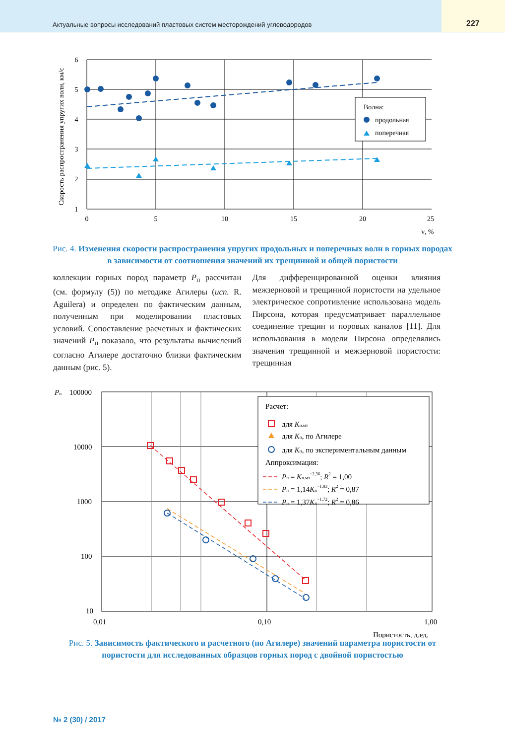Актуальные вопросы исследований пластовых систем месторождений углеводородов
227
0
5
10
15
20
25
ν, %
6
5
4
3
2
1
Скорость распространения упругих волн, км/с
Волна:
продольная
поперечная
Рис. 4. Изменения скорости распространения упругих продольных и поперечных волн в горных породах в зависимости от соотношения значений их трещинной и общей пористости
коллекции горных пород параметр P<sub>п</sub> рассчитан (см. формулу (5)) по методике Агилеры (исп. R. Aguilera) и определен по фактическим данным, полученным при моделировании пластовых условий. Сопоставление расчетных и фактических значений P<sub>п</sub> показало, что результаты вычислений согласно Агилере достаточно близки фактическим данным (рис. 5).
Для дифференцированной оценки влияния межзерновой и трещинной пористости на удельное электрическое сопротивление использована модель Пирсона, которая предусматривает параллельное соединение трещин и поровых каналов [11]. Для использования в модели Пирсона определялись значения трещинной и межзерновой пористости: трещинная
Pп
100000
10000
1000
100
10
0,01
0,10
1,00
Пористость, д.ед.
Расчет:
для Kп.мз
для Kп, по Агилере
для Kп, по экспериментальным данным
Аппроксимация:
Pп = Kп.мз−2,36; R2 = 1,00
Pп = 1,14Kп−1,83; R2 = 0,87
Pп = 1,37Kп−1,72; R2 = 0,86
Рис. 5. Зависимость фактического и расчетного (по Агилере) значений параметра пористости от пористости для исследованных образцов горных пород с двойной пористостью
№ 2 (30) / 2017